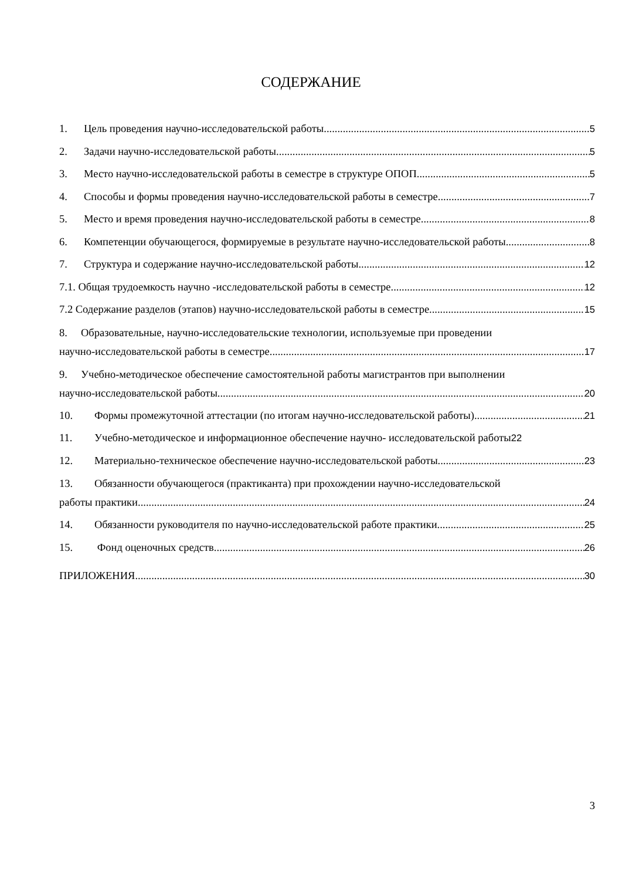СОДЕРЖАНИЕ
1. Цель проведения научно-исследовательской работы 5
2. Задачи научно-исследовательской работы 5
3. Место научно-исследовательской работы в семестре в структуре ОПОП 5
4. Способы и формы проведения научно-исследовательской работы в семестре 7
5. Место и время проведения научно-исследовательской работы в семестре 8
6. Компетенции обучающегося, формируемые в результате научно-исследовательской работы 8
7. Структура и содержание научно-исследовательской работы 12
7.1. Общая трудоемкость научно -исследовательской работы в семестре 12
7.2 Содержание разделов (этапов) научно-исследовательской работы в семестре. 15
8. Образовательные, научно-исследовательские технологии, используемые при проведении
научно-исследовательской работы в семестре 17
9. Учебно-методическое обеспечение самостоятельной работы магистрантов при выполнении
научно-исследовательской работы 20
10. Формы промежуточной аттестации (по итогам научно-исследовательской работы) 21
11. Учебно-методическое и информационное обеспечение научно- исследовательской работы 22
12. Материально-техническое обеспечение научно-исследовательской работы 23
13. Обязанности обучающегося (практиканта) при прохождении научно-исследовательской
работы практики 24
14. Обязанности руководителя по научно-исследовательской работе практики 25
15. Фонд оценочных средств 26
ПРИЛОЖЕНИЯ 30
3